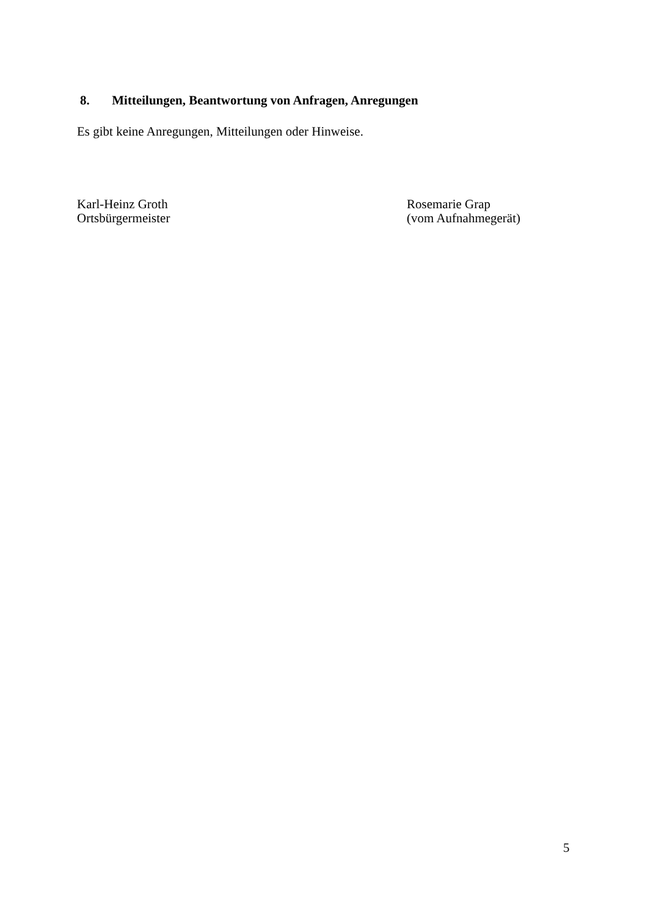8. Mitteilungen, Beantwortung von Anfragen, Anregungen
Es gibt keine Anregungen, Mitteilungen oder Hinweise.
Karl-Heinz Groth
Ortsbürgermeister
Rosemarie Grap
(vom Aufnahmegerät)
5